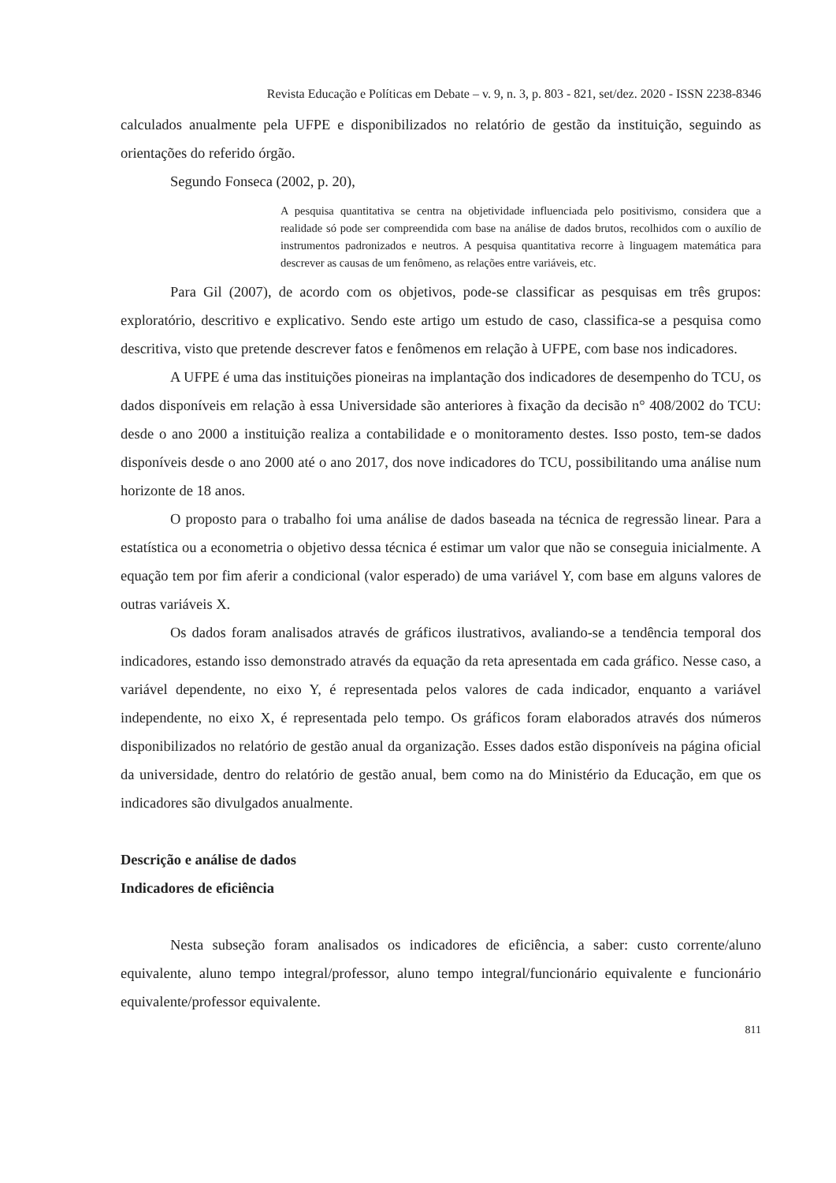Revista Educação e Políticas em Debate – v. 9, n. 3, p. 803 - 821, set/dez. 2020 - ISSN 2238-8346
calculados anualmente pela UFPE e disponibilizados no relatório de gestão da instituição, seguindo as orientações do referido órgão.
Segundo Fonseca (2002, p. 20),
A pesquisa quantitativa se centra na objetividade influenciada pelo positivismo, considera que a realidade só pode ser compreendida com base na análise de dados brutos, recolhidos com o auxílio de instrumentos padronizados e neutros. A pesquisa quantitativa recorre à linguagem matemática para descrever as causas de um fenômeno, as relações entre variáveis, etc.
Para Gil (2007), de acordo com os objetivos, pode-se classificar as pesquisas em três grupos: exploratório, descritivo e explicativo. Sendo este artigo um estudo de caso, classifica-se a pesquisa como descritiva, visto que pretende descrever fatos e fenômenos em relação à UFPE, com base nos indicadores.
A UFPE é uma das instituições pioneiras na implantação dos indicadores de desempenho do TCU, os dados disponíveis em relação à essa Universidade são anteriores à fixação da decisão n° 408/2002 do TCU: desde o ano 2000 a instituição realiza a contabilidade e o monitoramento destes. Isso posto, tem-se dados disponíveis desde o ano 2000 até o ano 2017, dos nove indicadores do TCU, possibilitando uma análise num horizonte de 18 anos.
O proposto para o trabalho foi uma análise de dados baseada na técnica de regressão linear. Para a estatística ou a econometria o objetivo dessa técnica é estimar um valor que não se conseguia inicialmente. A equação tem por fim aferir a condicional (valor esperado) de uma variável Y, com base em alguns valores de outras variáveis X.
Os dados foram analisados através de gráficos ilustrativos, avaliando-se a tendência temporal dos indicadores, estando isso demonstrado através da equação da reta apresentada em cada gráfico. Nesse caso, a variável dependente, no eixo Y, é representada pelos valores de cada indicador, enquanto a variável independente, no eixo X, é representada pelo tempo. Os gráficos foram elaborados através dos números disponibilizados no relatório de gestão anual da organização. Esses dados estão disponíveis na página oficial da universidade, dentro do relatório de gestão anual, bem como na do Ministério da Educação, em que os indicadores são divulgados anualmente.
Descrição e análise de dados
Indicadores de eficiência
Nesta subseção foram analisados os indicadores de eficiência, a saber: custo corrente/aluno equivalente, aluno tempo integral/professor, aluno tempo integral/funcionário equivalente e funcionário equivalente/professor equivalente.
811